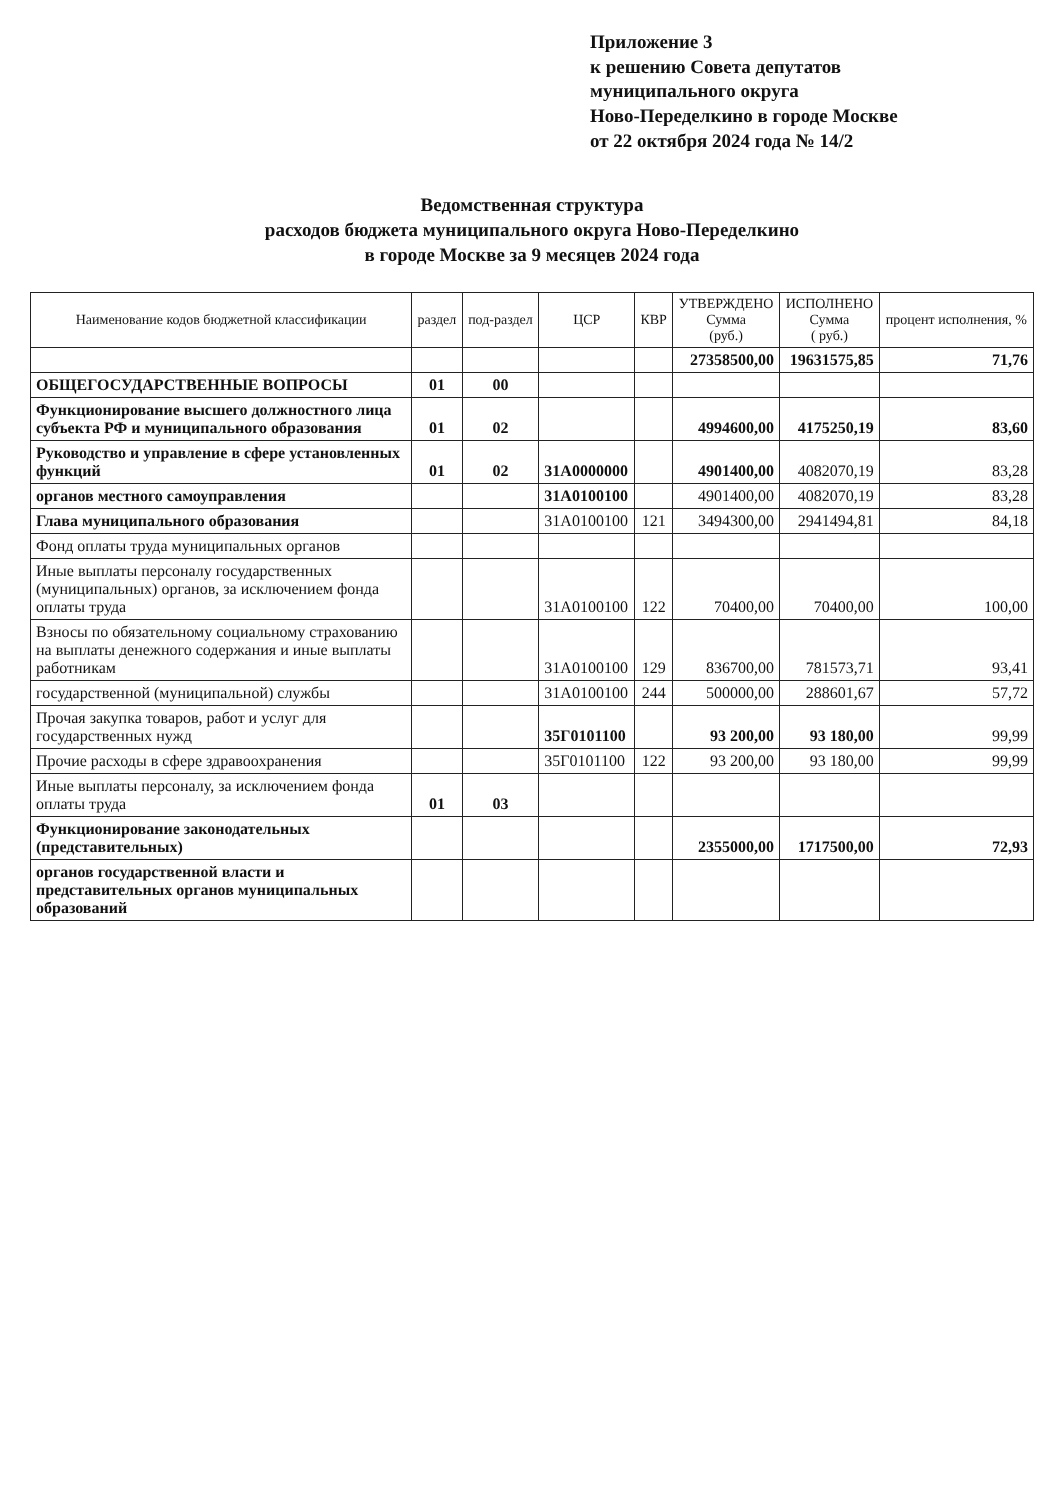Приложение 3
к решению Совета депутатов
муниципального округа
Ново-Переделкино в городе Москве
от 22 октября 2024 года № 14/2
Ведомственная структура
расходов бюджета муниципального округа Ново-Переделкино
в городе Москве за 9 месяцев 2024 года
| Наименование кодов бюджетной классификации | раздел | под-раздел | ЦСР | КВР | УТВЕРЖДЕНО Сумма (руб.) | ИСПОЛНЕНО Сумма ( руб.) | процент исполнения, % |
| --- | --- | --- | --- | --- | --- | --- | --- |
| | | | | | 27358500,00 | 19631575,85 | 71,76 |
| ОБЩЕГОСУДАРСТВЕННЫЕ ВОПРОСЫ | 01 | 00 | | | | | |
| Функционирование высшего должностного лица субъекта РФ и муниципального образования | 01 | 02 | | | 4994600,00 | 4175250,19 | 83,60 |
| Руководство и управление в сфере установленных функций | 01 | 02 | 31А0000000 | | 4901400,00 | 4082070,19 | 83,28 |
| органов местного самоуправления | | | 31А0100100 | | 4901400,00 | 4082070,19 | 83,28 |
| Глава муниципального образования | | | 31А0100100 | 121 | 3494300,00 | 2941494,81 | 84,18 |
| Фонд оплаты труда муниципальных органов | | | | | | | |
| Иные выплаты персоналу государственных (муниципальных) органов, за исключением фонда оплаты труда | | | 31А0100100 | 122 | 70400,00 | 70400,00 | 100,00 |
| Взносы по обязательному социальному страхованию на выплаты денежного содержания и иные выплаты работникам | | | 31А0100100 | 129 | 836700,00 | 781573,71 | 93,41 |
| государственной (муниципальной) службы | | | 31А0100100 | 244 | 500000,00 | 288601,67 | 57,72 |
| Прочая закупка товаров, работ и услуг для государственных нужд | | | 35Г0101100 | | 93 200,00 | 93 180,00 | 99,99 |
| Прочие расходы в сфере здравоохранения | | | 35Г0101100 | 122 | 93 200,00 | 93 180,00 | 99,99 |
| Иные выплаты персоналу, за исключением фонда оплаты труда | 01 | 03 | | | | | |
| Функционирование законодательных (представительных) | | | | | 2355000,00 | 1717500,00 | 72,93 |
| органов государственной власти и представительных органов муниципальных образований | | | | | | | |